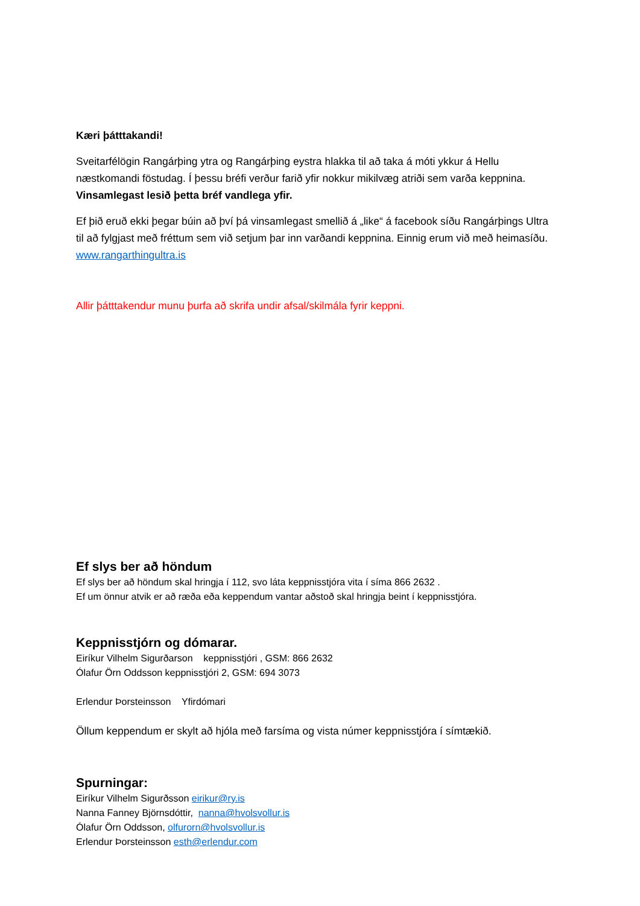Kæri þátttakandi!
Sveitarfélögin Rangárþing ytra og Rangárþing eystra hlakka til að taka á móti ykkur á Hellu næstkomandi föstudag. Í þessu bréfi verður farið yfir nokkur mikilvæg atriði sem varða keppnina. Vinsamlegast lesið þetta bréf vandlega yfir.
Ef þið eruð ekki þegar búin að því þá vinsamlegast smellið á „like“ á facebook síðu Rangárþings Ultra til að fylgjast með fréttum sem við setjum þar inn varðandi keppnina. Einnig erum við með heimasíðu. www.rangarthingultra.is
Allir þátttakendur munu þurfa að skrifa undir afsal/skilmála fyrir keppni.
Ef slys ber að höndum
Ef slys ber að höndum skal hringja í 112, svo láta keppnisstjóra vita í síma 866 2632 .
Ef um önnur atvik er að ræða eða keppendum vantar aðstoð skal hringja beint í keppnisstjóra.
Keppnisstjórn og dómarar.
Eiríkur Vilhelm Sigurðarson keppnisstjóri , GSM: 866 2632
Ólafur Örn Oddsson keppnisstjóri 2, GSM: 694 3073
Erlendur Þorsteinsson Yfirdómari
Öllum keppendum er skylt að hjóla með farsíma og vista númer keppnisstjóra í símtækið.
Spurningar:
Eiríkur Vilhelm Sigurðsson eirikur@ry.is
Nanna Fanney Björnsdóttir, nanna@hvolsvollur.is
Ólafur Örn Oddsson, olfurorn@hvolsvollur.is
Erlendur Þorsteinsson esth@erlendur.com